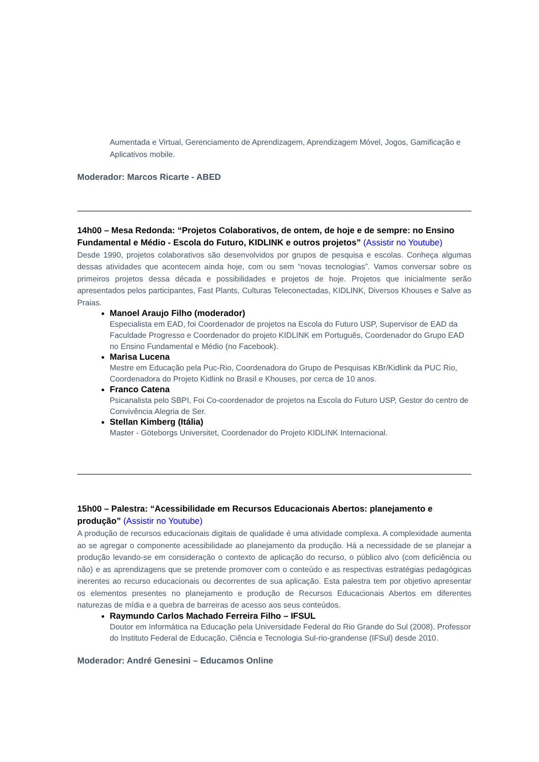Aumentada e Virtual, Gerenciamento de Aprendizagem, Aprendizagem Móvel, Jogos, Gamificação e Aplicativos mobile.
Moderador: Marcos Ricarte - ABED
14h00 – Mesa Redonda: “Projetos Colaborativos, de ontem, de hoje e de sempre: no Ensino Fundamental e Médio - Escola do Futuro, KIDLINK e outros projetos” (Assistir no Youtube)
Desde 1990, projetos colaborativos são desenvolvidos por grupos de pesquisa e escolas. Conheça algumas dessas atividades que acontecem ainda hoje, com ou sem “novas tecnologias”. Vamos conversar sobre os primeiros projetos dessa década e possibilidades e projetos de hoje. Projetos que inicialmente serão apresentados pelos participantes, Fast Plants, Culturas Teleconectadas, KIDLINK, Diversos Khouses e Salve as Praias.
Manoel Araujo Filho (moderador)
Especialista em EAD, foi Coordenador de projetos na Escola do Futuro USP, Supervisor de EAD da Faculdade Progresso e Coordenador do projeto KIDLINK em Português, Coordenador do Grupo EAD no Ensino Fundamental e Médio (no Facebook).
Marisa Lucena
Mestre em Educação pela Puc-Rio, Coordenadora do Grupo de Pesquisas KBr/Kidlink da PUC Rio, Coordenadora do Projeto Kidlink no Brasil e Khouses, por cerca de 10 anos.
Franco Catena
Psicanalista pelo SBPI, Foi Co-coordenador de projetos na Escola do Futuro USP, Gestor do centro de Convivência Alegria de Ser.
Stellan Kimberg (Itália)
Master - Göteborgs Universitet, Coordenador do Projeto KIDLINK Internacional.
15h00 – Palestra: “Acessibilidade em Recursos Educacionais Abertos: planejamento e produção” (Assistir no Youtube)
A produção de recursos educacionais digitais de qualidade é uma atividade complexa. A complexidade aumenta ao se agregar o componente acessibilidade ao planejamento da produção. Há a necessidade de se planejar a produção levando-se em consideração o contexto de aplicação do recurso, o público alvo (com deficiência ou não) e as aprendizagens que se pretende promover com o conteúdo e as respectivas estratégias pedagógicas inerentes ao recurso educacionais ou decorrentes de sua aplicação. Esta palestra tem por objetivo apresentar os elementos presentes no planejamento e produção de Recursos Educacionais Abertos em diferentes naturezas de mídia e a quebra de barreiras de acesso aos seus conteúdos.
Raymundo Carlos Machado Ferreira Filho – IFSUL
Doutor em Informática na Educação pela Universidade Federal do Rio Grande do Sul (2008). Professor do Instituto Federal de Educação, Ciência e Tecnologia Sul-rio-grandense (IFSul) desde 2010.
Moderador: André Genesini – Educamos Online